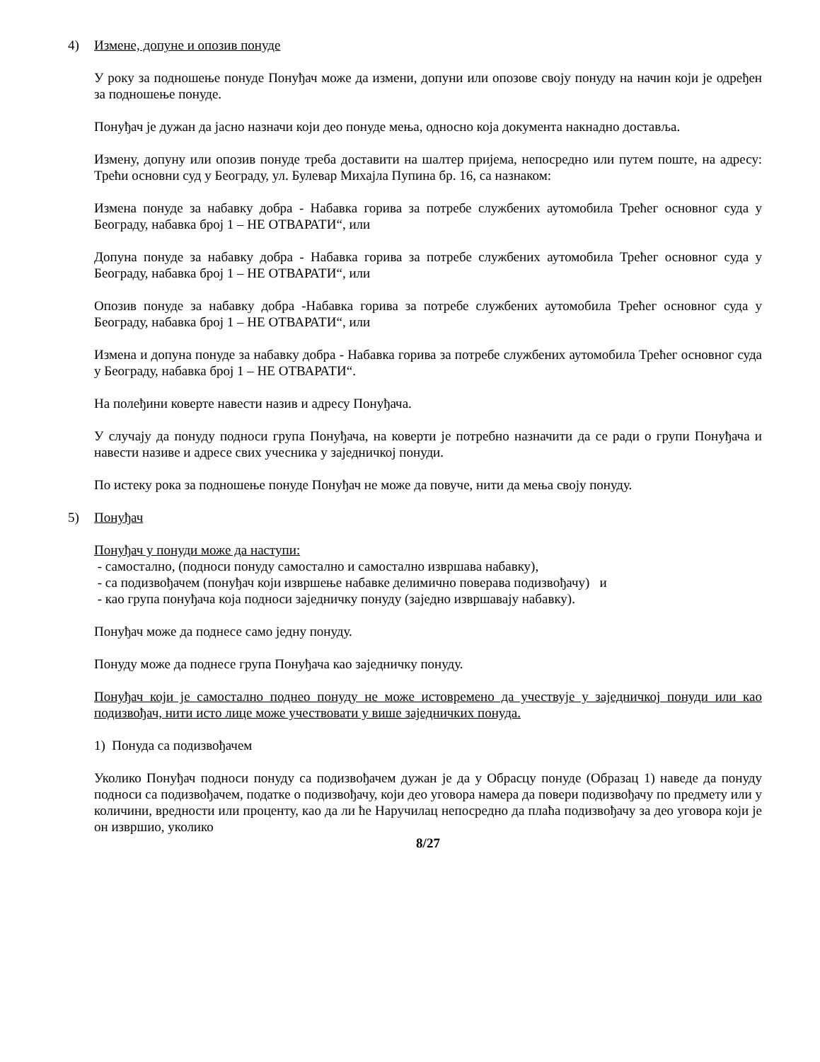4) Измене, допуне и опозив понуде
У року за подношење понуде Понуђач може да измени, допуни или опозове своју понуду на начин који је одређен за подношење понуде.
Понуђач је дужан да јасно назначи који део понуде мења, односно која документа накнадно доставља.
Измену, допуну или опозив понуде треба доставити на шалтер пријема, непосредно или путем поште, на адресу: Трећи основни суд у Београду, ул. Булевар Михајла Пупина бр. 16, са назнаком:
Измена понуде за набавку добра - Набавка горива за потребе службених аутомобила Трећег основног суда у Београду, набавка број 1 – НЕ ОТВАРАТИ“, или
Допуна понуде за набавку добра - Набавка горива за потребе службених аутомобила Трећег основног суда у Београду, набавка број 1 – НЕ ОТВАРАТИ“, или
Опозив понуде за набавку добра -Набавка горива за потребе службених аутомобила Трећег основног суда у Београду, набавка број 1 – НЕ ОТВАРАТИ“, или
Измена и допуна понуде за набавку добра - Набавка горива за потребе службених аутомобила Трећег основног суда у Београду, набавка број 1 – НЕ ОТВАРАТИ“.
На полеђини коверте навести назив и адресу Понуђача.
У случају да понуду подноси група Понуђача, на коверти је потребно назначити да се ради о групи Понуђача и навести називе и адресе свих учесника у заједничкој понуди.
По истеку рока за подношење понуде Понуђач не може да повуче, нити да мења своју понуду.
5) Понуђач
Понуђач у понуди може да наступи:
- самостално, (подноси понуду самостално и самостално извршава набавку),
- са подизвођачем (понуђач који извршење набавке делимично поверава подизвођачу) и
- као група понуђача која подноси заједничку понуду (заједно извршавају набавку).
Понуђач може да поднесе само једну понуду.
Понуду може да поднесе група Понуђача као заједничку понуду.
Понуђач који је самостално поднео понуду не може истовремено да учествује у заједничкој понуди или као подизвођач, нити исто лице може учествовати у више заједничких понуда.
1) Понуда са подизвођачем
Уколико Понуђач подноси понуду са подизвођачем дужан је да у Обрасцу понуде (Образац 1) наведе да понуду подноси са подизвођачем, податке о подизвођачу, који део уговора намера да повери подизвођачу по предмету или у количини, вредности или проценту, као да ли ће Наручилац непосредно да плаћа подизвођачу за део уговора који је он извршио, уколико
8/27